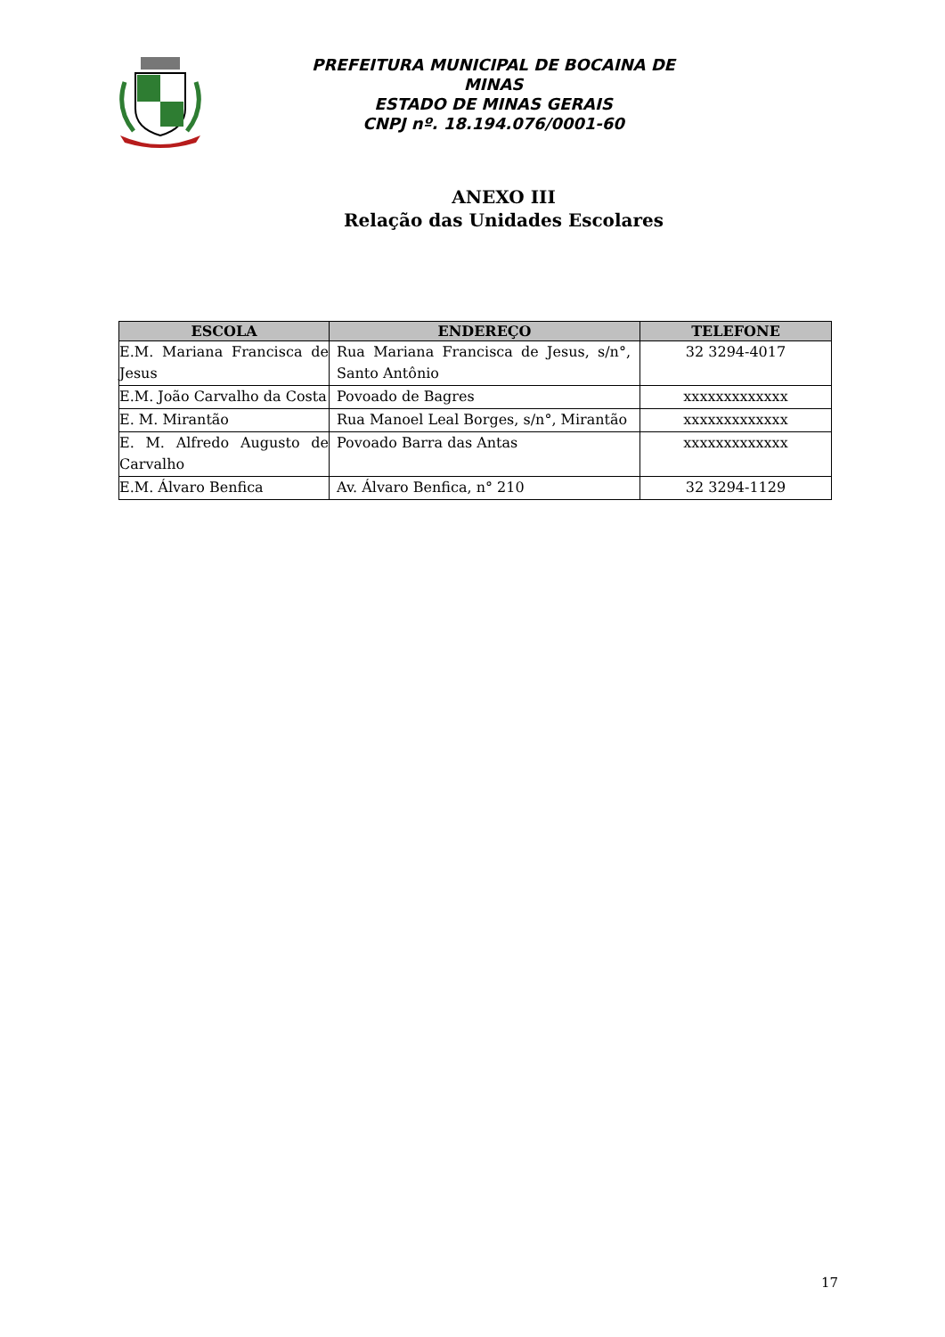PREFEITURA MUNICIPAL DE BOCAINA DE MINAS
ESTADO DE MINAS GERAIS
CNPJ nº. 18.194.076/0001-60
ANEXO III
Relação das Unidades Escolares
| ESCOLA | ENDEREÇO | TELEFONE |
| --- | --- | --- |
| E.M. Mariana Francisca de Jesus | Rua Mariana Francisca de Jesus, s/n°, Santo Antônio | 32 3294-4017 |
| E.M. João Carvalho da Costa | Povoado de Bagres | xxxxxxxxxxxxx |
| E. M. Mirantão | Rua Manoel Leal Borges, s/n°, Mirantão | xxxxxxxxxxxxx |
| E. M. Alfredo Augusto de Carvalho | Povoado Barra das Antas | xxxxxxxxxxxxx |
| E.M. Álvaro Benfica | Av. Álvaro Benfica, n° 210 | 32 3294-1129 |
17